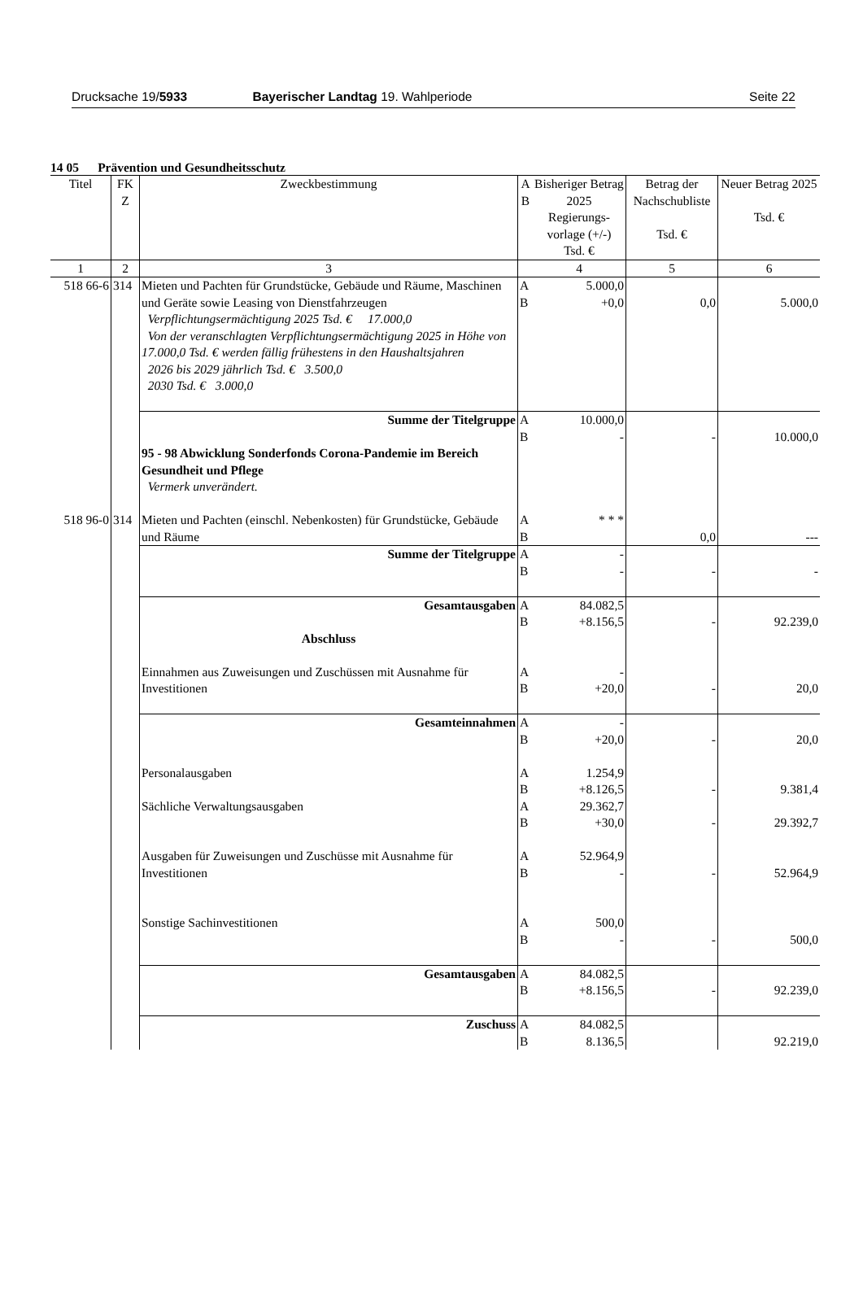Drucksache 19/5933 Bayerischer Landtag 19. Wahlperiode
Seite 22
14 05 Prävention und Gesundheitsschutz
| Titel | FK Z | Zweckbestimmung | A B | Bisheriger Betrag 2025 Regierungs- vorlage (+/-) Tsd. € | Betrag der Nachschubliste Tsd. € | Neuer Betrag 2025 Tsd. € |
| --- | --- | --- | --- | --- | --- | --- |
| 1 | 2 | 3 | | 4 | 5 | 6 |
| 518 66-6 | 314 | Mieten und Pachten für Grundstücke, Gebäude und Räume, Maschinen und Geräte sowie Leasing von Dienstfahrzeugen Verpflichtungsermächtigung 2025 Tsd. € 17.000,0 Von der veranschlagten Verpflichtungsermächtigung 2025 in Höhe von 17.000,0 Tsd. € werden fällig frühestens in den Haushaltsjahren 2026 bis 2029 jährlich Tsd. € 3.500,0 2030 Tsd. € 3.000,0 | A B | 5.000,0 +0,0 | 0,0 | 5.000,0 |
| | | Summe der Titelgruppe 95 - 98 Abwicklung Sonderfonds Corona-Pandemie im Bereich Gesundheit und Pflege Vermerk unverändert. | A B | 10.000,0 - | - | 10.000,0 |
| 518 96-0 | 314 | Mieten und Pachten (einschl. Nebenkosten) für Grundstücke, Gebäude und Räume | A B | * * * | 0,0 | --- |
| | | Summe der Titelgruppe | A B | - - | - | - |
| | | Gesamtausgaben Abschluss Einnahmen aus Zuweisungen und Zuschüssen mit Ausnahme für Investitionen | A B A B | 84.082,5 +8.156,5 - +20,0 | - - | 92.239,0 20,0 |
| | | Gesamteinnahmen Personalausgaben Sächliche Verwaltungsausgaben Ausgaben für Zuweisungen und Zuschüsse mit Ausnahme für Investitionen Sonstige Sachinvestitionen | A B A B A B A B A B | - +20,0 1.254,9 +8.126,5 29.362,7 +30,0 52.964,9 - 500,0 - | - - - - - | 20,0 9.381,4 29.392,7 52.964,9 500,0 |
| | | Gesamtausgaben | A B | 84.082,5 +8.156,5 | - | 92.239,0 |
| | | Zuschuss | A B | 84.082,5 8.136,5 | | 92.219,0 |